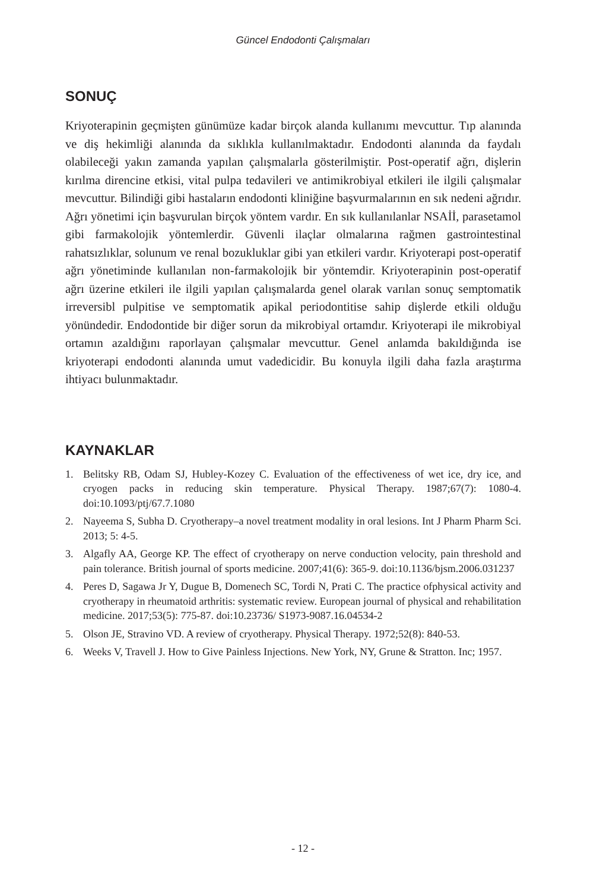Güncel Endodonti Çalışmaları
SONUÇ
Kriyoterapinin geçmişten günümüze kadar birçok alanda kullanımı mevcuttur. Tıp alanında ve diş hekimliği alanında da sıklıkla kullanılmaktadır. Endodonti alanında da faydalı olabileceği yakın zamanda yapılan çalışmalarla gösterilmiştir. Post-operatif ağrı, dişlerin kırılma direncine etkisi, vital pulpa tedavileri ve antimikrobiyal etkileri ile ilgili çalışmalar mevcuttur. Bilindiği gibi hastaların endodonti kliniğine başvurmalarının en sık nedeni ağrıdır. Ağrı yönetimi için başvurulan birçok yöntem vardır. En sık kullanılanlar NSAİİ, parasetamol gibi farmakolojik yöntemlerdir. Güvenli ilaçlar olmalarına rağmen gastrointestinal rahatsızlıklar, solunum ve renal bozukluklar gibi yan etkileri vardır. Kriyoterapi post-operatif ağrı yönetiminde kullanılan non-farmakolojik bir yöntemdir. Kriyoterapinin post-operatif ağrı üzerine etkileri ile ilgili yapılan çalışmalarda genel olarak varılan sonuç semptomatik irreversibl pulpitise ve semptomatik apikal periodontitise sahip dişlerde etkili olduğu yönündedir. Endodontide bir diğer sorun da mikrobiyal ortamdır. Kriyoterapi ile mikrobiyal ortamın azaldığını raporlayan çalışmalar mevcuttur. Genel anlamda bakıldığında ise kriyoterapi endodonti alanında umut vadedicidir. Bu konuyla ilgili daha fazla araştırma ihtiyacı bulunmaktadır.
KAYNAKLAR
1. Belitsky RB, Odam SJ, Hubley-Kozey C. Evaluation of the effectiveness of wet ice, dry ice, and cryogen packs in reducing skin temperature. Physical Therapy. 1987;67(7): 1080-4. doi:10.1093/ptj/67.7.1080
2. Nayeema S, Subha D. Cryotherapy–a novel treatment modality in oral lesions. Int J Pharm Pharm Sci. 2013; 5: 4-5.
3. Algafly AA, George KP. The effect of cryotherapy on nerve conduction velocity, pain threshold and pain tolerance. British journal of sports medicine. 2007;41(6): 365-9. doi:10.1136/bjsm.2006.031237
4. Peres D, Sagawa Jr Y, Dugue B, Domenech SC, Tordi N, Prati C. The practice ofphysical activity and cryotherapy in rheumatoid arthritis: systematic review. European journal of physical and rehabilitation medicine. 2017;53(5): 775-87. doi:10.23736/ S1973-9087.16.04534-2
5. Olson JE, Stravino VD. A review of cryotherapy. Physical Therapy. 1972;52(8): 840-53.
6. Weeks V, Travell J. How to Give Painless Injections. New York, NY, Grune & Stratton. Inc; 1957.
- 12 -